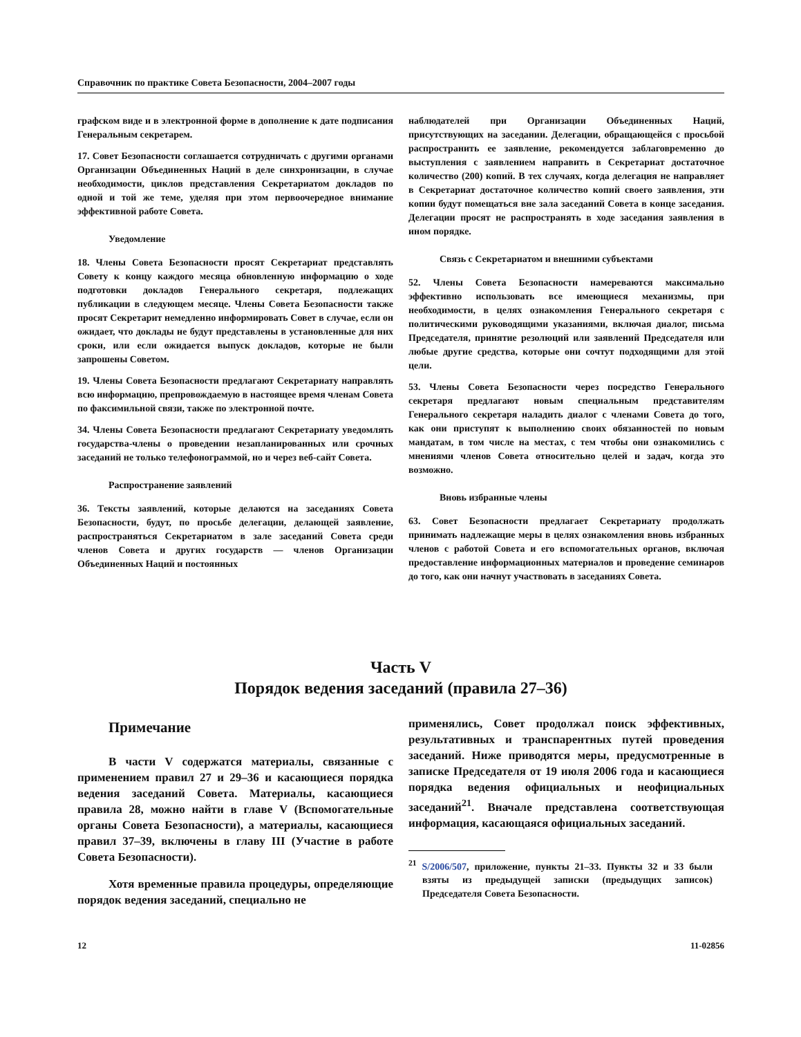Справочник по практике Совета Безопасности, 2004–2007 годы
графском виде и в электронной форме в дополнение к дате подписания Генеральным секретарем.
17. Совет Безопасности соглашается сотрудничать с другими органами Организации Объединенных Наций в деле синхронизации, в случае необходимости, циклов представления Секретариатом докладов по одной и той же теме, уделяя при этом первоочередное внимание эффективной работе Совета.
Уведомление
18. Члены Совета Безопасности просят Секретариат представлять Совету к концу каждого месяца обновленную информацию о ходе подготовки докладов Генерального секретаря, подлежащих публикации в следующем месяце. Члены Совета Безопасности также просят Секретарит немедленно информировать Совет в случае, если он ожидает, что доклады не будут представлены в установленные для них сроки, или если ожидается выпуск докладов, которые не были запрошены Советом.
19. Члены Совета Безопасности предлагают Секретариату направлять всю информацию, препровождаемую в настоящее время членам Совета по факсимильной связи, также по электронной почте.
34. Члены Совета Безопасности предлагают Секретариату уведомлять государства-члены о проведении незапланированных или срочных заседаний не только телефонограммой, но и через веб-сайт Совета.
Распространение заявлений
36. Тексты заявлений, которые делаются на заседаниях Совета Безопасности, будут, по просьбе делегации, делающей заявление, распространяться Секретариатом в зале заседаний Совета среди членов Совета и других государств — членов Организации Объединенных Наций и постоянных
наблюдателей при Организации Объединенных Наций, присутствующих на заседании. Делегации, обращающейся с просьбой распространить ее заявление, рекомендуется заблаговременно до выступления с заявлением направить в Секретариат достаточное количество (200) копий. В тех случаях, когда делегация не направляет в Секретариат достаточное количество копий своего заявления, эти копии будут помещаться вне зала заседаний Совета в конце заседания. Делегации просят не распространять в ходе заседания заявления в ином порядке.
Связь с Секретариатом и внешними субъектами
52. Члены Совета Безопасности намереваются максимально эффективно использовать все имеющиеся механизмы, при необходимости, в целях ознакомления Генерального секретаря с политическими руководящими указаниями, включая диалог, письма Председателя, принятие резолюций или заявлений Председателя или любые другие средства, которые они сочтут подходящими для этой цели.
53. Члены Совета Безопасности через посредство Генерального секретаря предлагают новым специальным представителям Генерального секретаря наладить диалог с членами Совета до того, как они приступят к выполнению своих обязанностей по новым мандатам, в том числе на местах, с тем чтобы они ознакомились с мнениями членов Совета относительно целей и задач, когда это возможно.
Вновь избранные члены
63. Совет Безопасности предлагает Секретариату продолжать принимать надлежащие меры в целях ознакомления вновь избранных членов с работой Совета и его вспомогательных органов, включая предоставление информационных материалов и проведение семинаров до того, как они начнут участвовать в заседаниях Совета.
Часть V
Порядок ведения заседаний (правила 27–36)
Примечание
В части V содержатся материалы, связанные с применением правил 27 и 29–36 и касающиеся порядка ведения заседаний Совета. Материалы, касающиеся правила 28, можно найти в главе V (Вспомогательные органы Совета Безопасности), а материалы, касающиеся правил 37–39, включены в главу III (Участие в работе Совета Безопасности).
Хотя временные правила процедуры, определяющие порядок ведения заседаний, специально не
применялись, Совет продолжал поиск эффективных, результативных и транспарентных путей проведения заседаний. Ниже приводятся меры, предусмотренные в записке Председателя от 19 июля 2006 года и касающиеся порядка ведения официальных и неофициальных заседаний<sup>21</sup>. Вначале представлена соответствующая информация, касающаяся официальных заседаний.
<sup>21</sup> S/2006/507, приложение, пункты 21–33. Пункты 32 и 33 были взяты из предыдущей записки (предыдущих записок) Председателя Совета Безопасности.
12 11-02856